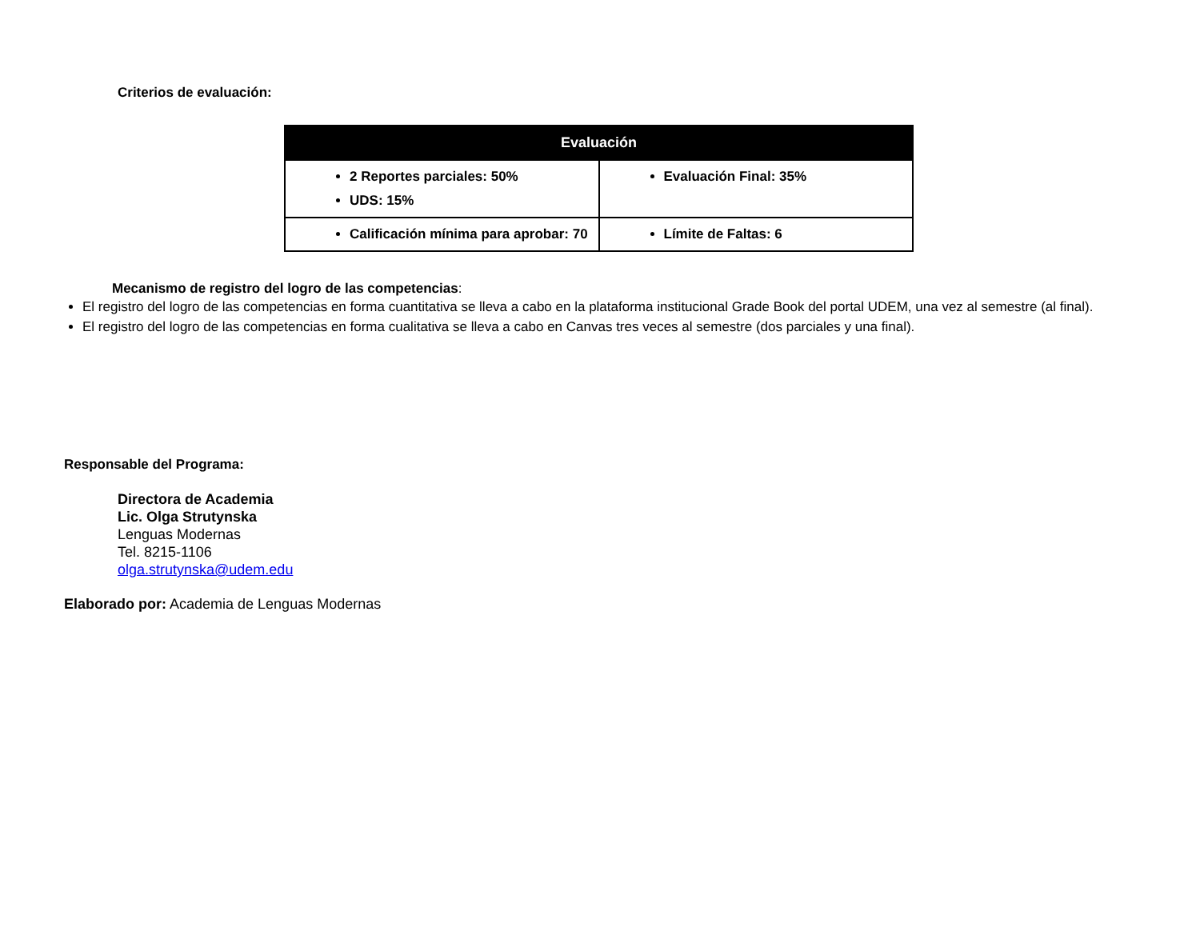Criterios de evaluación:
| Evaluación | |
| --- | --- |
| 2 Reportes parciales: 50% UDS: 15% | Evaluación Final: 35% |
| Calificación mínima para aprobar: 70 | Límite de Faltas: 6 |
Mecanismo de registro del logro de las competencias:
El registro del logro de las competencias en forma cuantitativa se lleva a cabo en la plataforma institucional Grade Book del portal UDEM, una vez al semestre (al final).
El registro del logro de las competencias en forma cualitativa se lleva a cabo en Canvas tres veces al semestre (dos parciales y una final).
Responsable del Programa:
Directora de Academia
Lic. Olga Strutynska
Lenguas Modernas
Tel. 8215-1106
olga.strutynska@udem.edu
Elaborado por: Academia de Lenguas Modernas